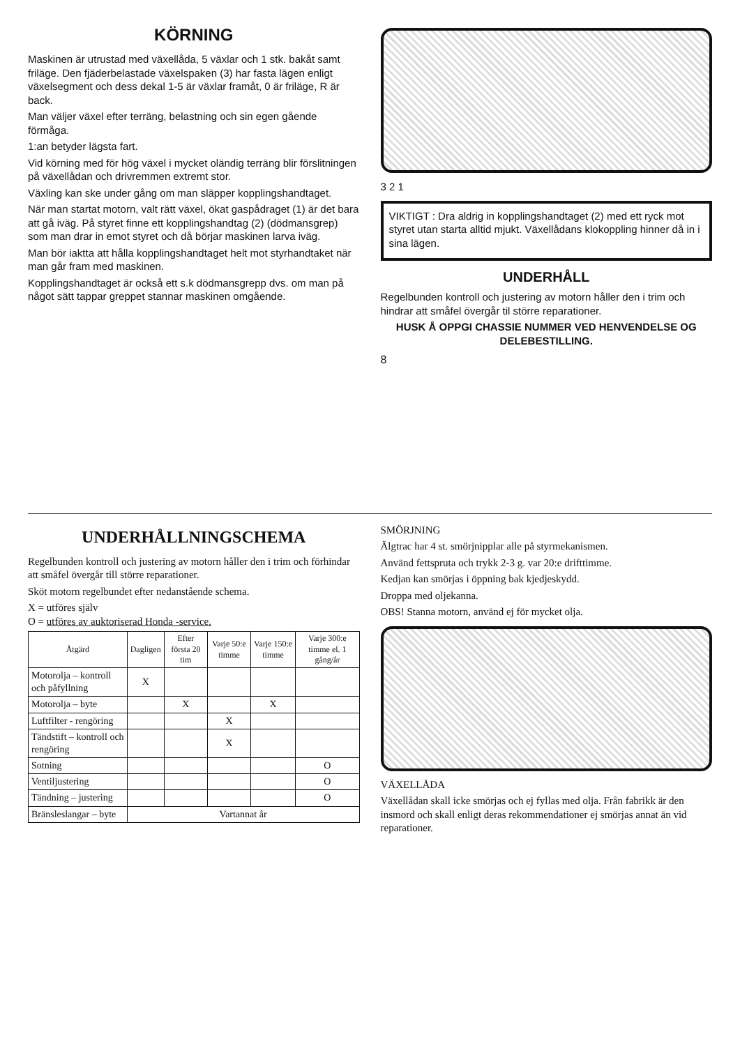KÖRNING
Maskinen är utrustad med växellåda, 5 växlar och 1 stk. bakåt samt friläge. Den fjäderbelastade växelspaken (3) har fasta lägen enligt växelsegment och dess dekal 1-5 är växlar framåt, 0 är friläge, R är back.
Man väljer växel efter terräng, belastning och sin egen gående förmåga.
1:an betyder lägsta fart.
Vid körning med för hög växel i mycket oländig terräng blir förslitningen på växellådan och drivremmen extremt stor.
Växling kan ske under gång om man släpper kopplingshandtaget.
När man startat motorn, valt rätt växel, ökat gaspådraget (1) är det bara att gå iväg. På styret finne ett kopplingshandtag (2) (dödmansgrep) som man drar in emot styret och då börjar maskinen larva iväg.
Man bör iaktta att hålla kopplingshandtaget helt mot styrhandtaket när man går fram med maskinen.
Kopplingshandtaget är också ett s.k dödmansgrepp dvs. om man på något sätt tappar greppet stannar maskinen omgående.
3 2 1
VIKTIGT : Dra aldrig in kopplingshandtaget (2) med ett ryck mot styret utan starta alltid mjukt. Växellådans klokoppling hinner då in i sina lägen.
UNDERHÅLL
Regelbunden kontroll och justering av motorn håller den i trim och hindrar att småfel övergår til större reparationer.
HUSK Å OPPGI CHASSIE NUMMER VED HENVENDELSE OG DELEBESTILLING.
8
UNDERHÅLLNINGSCHEMA
Regelbunden kontroll och justering av motorn håller den i trim och förhindar att småfel övergår till större reparationer.
Sköt motorn regelbundet efter nedanstående schema.
X = utföres själv
O = utföres av auktoriserad Honda -service.
| Åtgärd | Dagligen | Efter första 20 tim | Varje 50:e timme | Varje 150:e timme | Varje 300:e timme el. 1 gång/år |
| --- | --- | --- | --- | --- | --- |
| Motorolja – kontroll och påfyllning | X | | | | |
| Motorolja – byte | | X | | X | |
| Luftfilter - rengöring | | | X | | |
| Tändstift – kontroll och rengöring | | | X | | |
| Sotning | | | | | O |
| Ventiljustering | | | | | O |
| Tändning – justering | | | | | O |
| Bränsleslangar – byte | Vartannat år | | | | |
SMÖRJNING
Älgtrac har 4 st. smörjnipplar alle på styrmekanismen.
Använd fettspruta och trykk 2-3 g. var 20:e drifttimme.
Kedjan kan smörjas i öppning bak kjedjeskydd.
Droppa med oljekanna.
OBS! Stanna motorn, använd ej för mycket olja.
VÄXELLÅDA
Växellådan skall icke smörjas och ej fyllas med olja. Från fabrikk är den insmord och skall enligt deras rekommendationer ej smörjas annat än vid reparationer.